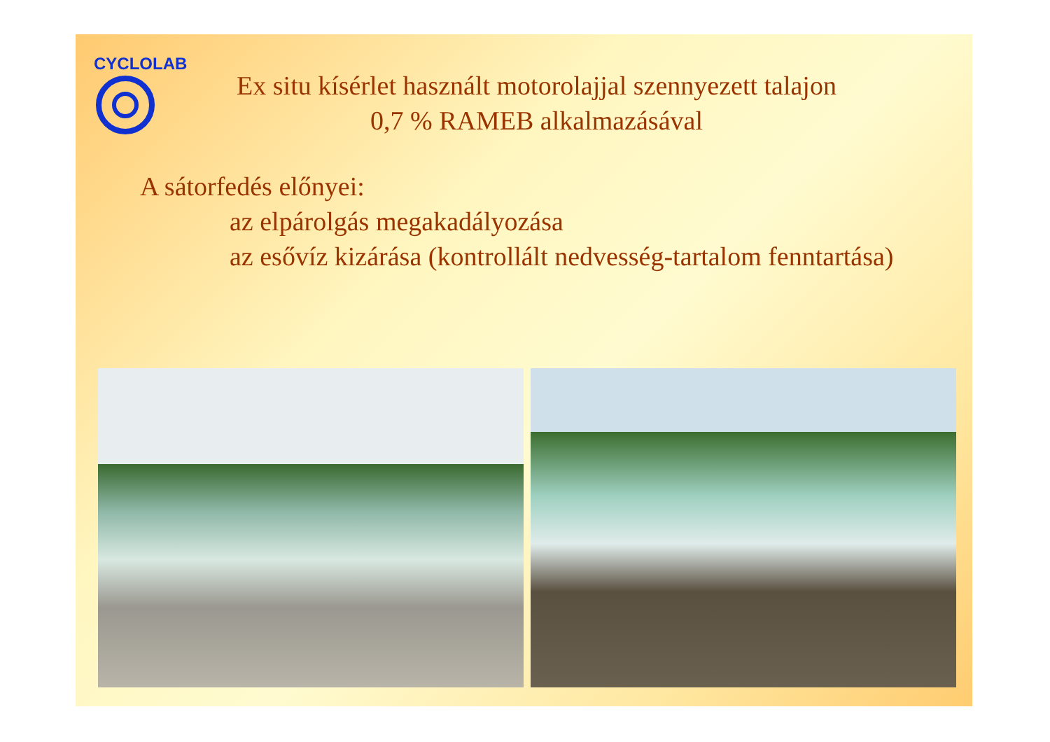CYCLOLAB
Ex situ kísérlet használt motorolajjal szennyezett talajon
0,7 % RAMEB alkalmazásával
A sátorfedés előnyei:
az elpárolgás megakadályozása
az esővíz kizárása (kontrollált nedvesség-tartalom fenntartása)